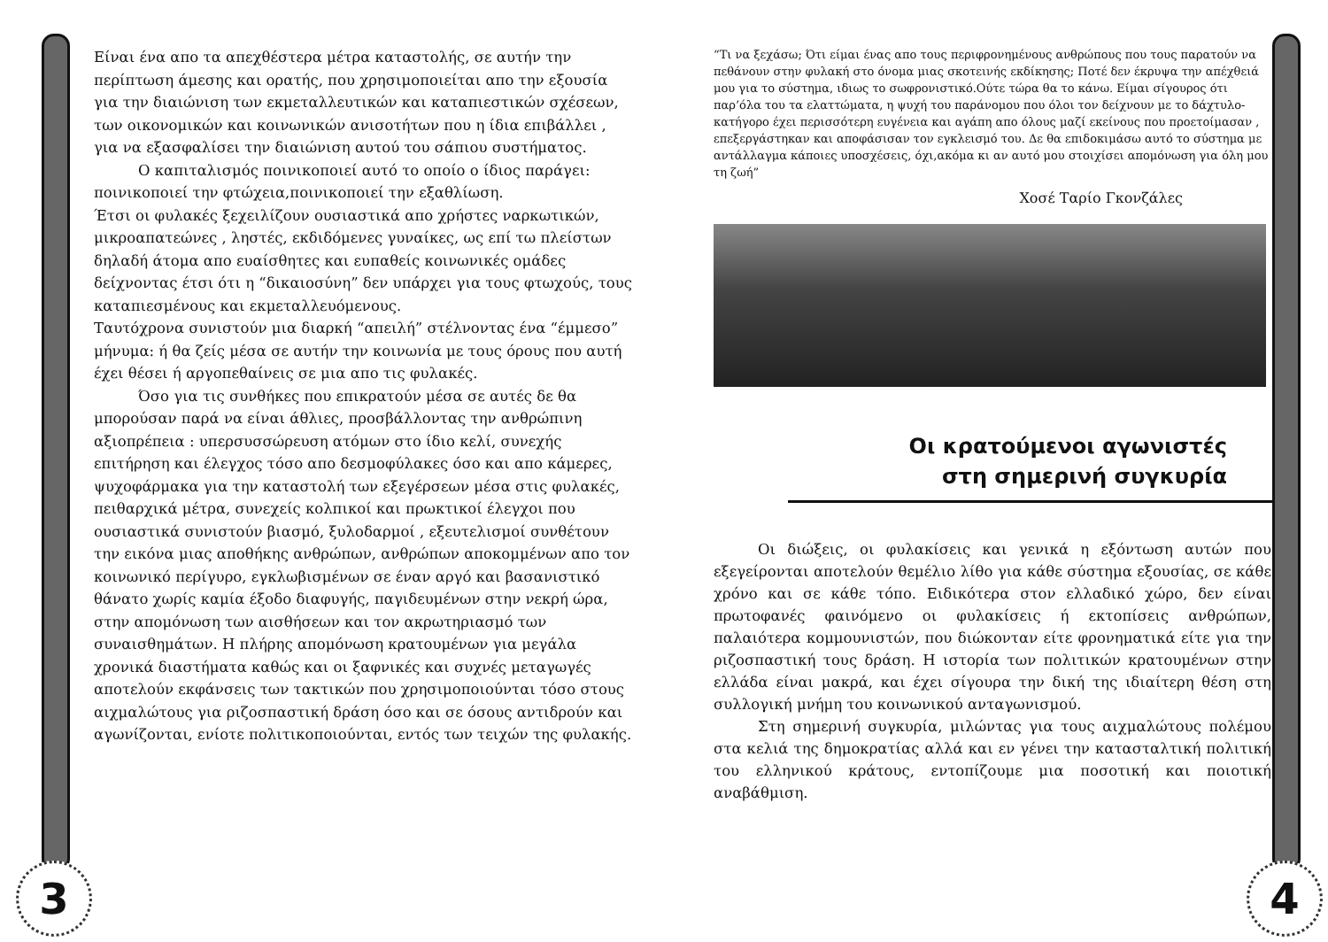3 4
Είναι ένα απο τα απεχθέστερα μέτρα καταστολής, σε αυτήν την περίπτωση άμεσης και ορατής, που χρησιμοποιείται απο την εξουσία για την διαιώνιση των εκμεταλλευτικών και καταπιεστικών σχέσεων, των οικονομικών και κοινωνικών ανισοτήτων που η ίδια επιβάλλει , για να εξασφαλίσει την διαιώνιση αυτού του σάπιου συστήματος.
Ο καπιταλισμός ποινικοποιεί αυτό το οποίο ο ίδιος παράγει: ποινικοποιεί την φτώχεια,ποινικοποιεί την εξαθλίωση.
Έτσι οι φυλακές ξεχειλίζουν ουσιαστικά απο χρήστες ναρκωτικών, μικροαπατεώνες , ληστές, εκδιδόμενες γυναίκες, ως επί τω πλείστων δηλαδή άτομα απο ευαίσθητες και ευπαθείς κοινωνικές ομάδες δείχνοντας έτσι ότι η “δικαιοσύνη” δεν υπάρχει για τους φτωχούς, τους καταπιεσμένους και εκμεταλλευόμενους.
Ταυτόχρονα συνιστούν μια διαρκή “απειλή” στέλνοντας ένα “έμμεσο” μήνυμα: ή θα ζείς μέσα σε αυτήν την κοινωνία με τους όρους που αυτή έχει θέσει ή αργοπεθαίνεις σε μια απο τις φυλακές.
Όσο για τις συνθήκες που επικρατούν μέσα σε αυτές δε θα μπορούσαν παρά να είναι άθλιες, προσβάλλοντας την ανθρώπινη αξιοπρέπεια : υπερσυσσώρευση ατόμων στο ίδιο κελί, συνεχής επιτήρηση και έλεγχος τόσο απο δεσμοφύλακες όσο και απο κάμερες, ψυχοφάρμακα για την καταστολή των εξεγέρσεων μέσα στις φυλακές, πειθαρχικά μέτρα, συνεχείς κολπικοί και πρωκτικοί έλεγχοι που ουσιαστικά συνιστούν βιασμό, ξυλοδαρμοί , εξευτελισμοί συνθέτουν την εικόνα μιας αποθήκης ανθρώπων, ανθρώπων αποκομμένων απο τον κοινωνικό περίγυρο, εγκλωβισμένων σε έναν αργό και βασανιστικό θάνατο χωρίς καμία έξοδο διαφυγής, παγιδευμένων στην νεκρή ώρα, στην απομόνωση των αισθήσεων και τον ακρωτηριασμό των συναισθημάτων. Η πλήρης απομόνωση κρατουμένων για μεγάλα χρονικά διαστήματα καθώς και οι ξαφνικές και συχνές μεταγωγές αποτελούν εκφάνσεις των τακτικών που χρησιμοποιούνται τόσο στους αιχμαλώτους για ριζοσπαστική δράση όσο και σε όσους αντιδρούν και αγωνίζονται, ενίοτε πολιτικοποιούνται, εντός των τειχών της φυλακής.
“Τι να ξεχάσω; Ότι είμαι ένας απο τους περιφρονημένους ανθρώπους που τους παρατούν να πεθάνουν στην φυλακή στο όνομα μιας σκοτεινής εκδίκησης; Ποτέ δεν έκρυψα την απέχθειά μου για το σύστημα, ιδιως το σωφρονιστικό.Ούτε τώρα θα το κάνω. Είμαι σίγουρος ότι παρ’όλα του τα ελαττώματα, η ψυχή του παράνομου που όλοι τον δείχνουν με το δάχτυλο-κατήγορο έχει περισσότερη ευγένεια και αγάπη απο όλους μαζί εκείνους που προετοίμασαν , επεξεργάστηκαν και αποφάσισαν τον εγκλεισμό του. Δε θα επιδοκιμάσω αυτό το σύστημα με αντάλλαγμα κάποιες υποσχέσεις, όχι,ακόμα κι αν αυτό μου στοιχίσει απομόνωση για όλη μου τη ζωή”
Χοσέ Ταρίο Γκονζάλες
Οι κρατούμενοι αγωνιστές
στη σημερινή συγκυρία
Οι διώξεις, οι φυλακίσεις και γενικά η εξόντωση αυτών που εξεγείρονται αποτελούν θεμέλιο λίθο για κάθε σύστημα εξουσίας, σε κάθε χρόνο και σε κάθε τόπο. Ειδικότερα στον ελλαδικό χώρο, δεν είναι πρωτοφανές φαινόμενο οι φυλακίσεις ή εκτοπίσεις ανθρώπων, παλαιότερα κομμουνιστών, που διώκονταν είτε φρονηματικά είτε για την ριζοσπαστική τους δράση. Η ιστορία των πολιτικών κρατουμένων στην ελλάδα είναι μακρά, και έχει σίγουρα την δική της ιδιαίτερη θέση στη συλλογική μνήμη του κοινωνικού ανταγωνισμού.
Στη σημερινή συγκυρία, μιλώντας για τους αιχμαλώτους πολέμου στα κελιά της δημοκρατίας αλλά και εν γένει την κατασταλτική πολιτική του ελληνικού κράτους, εντοπίζουμε μια ποσοτική και ποιοτική αναβάθμιση.